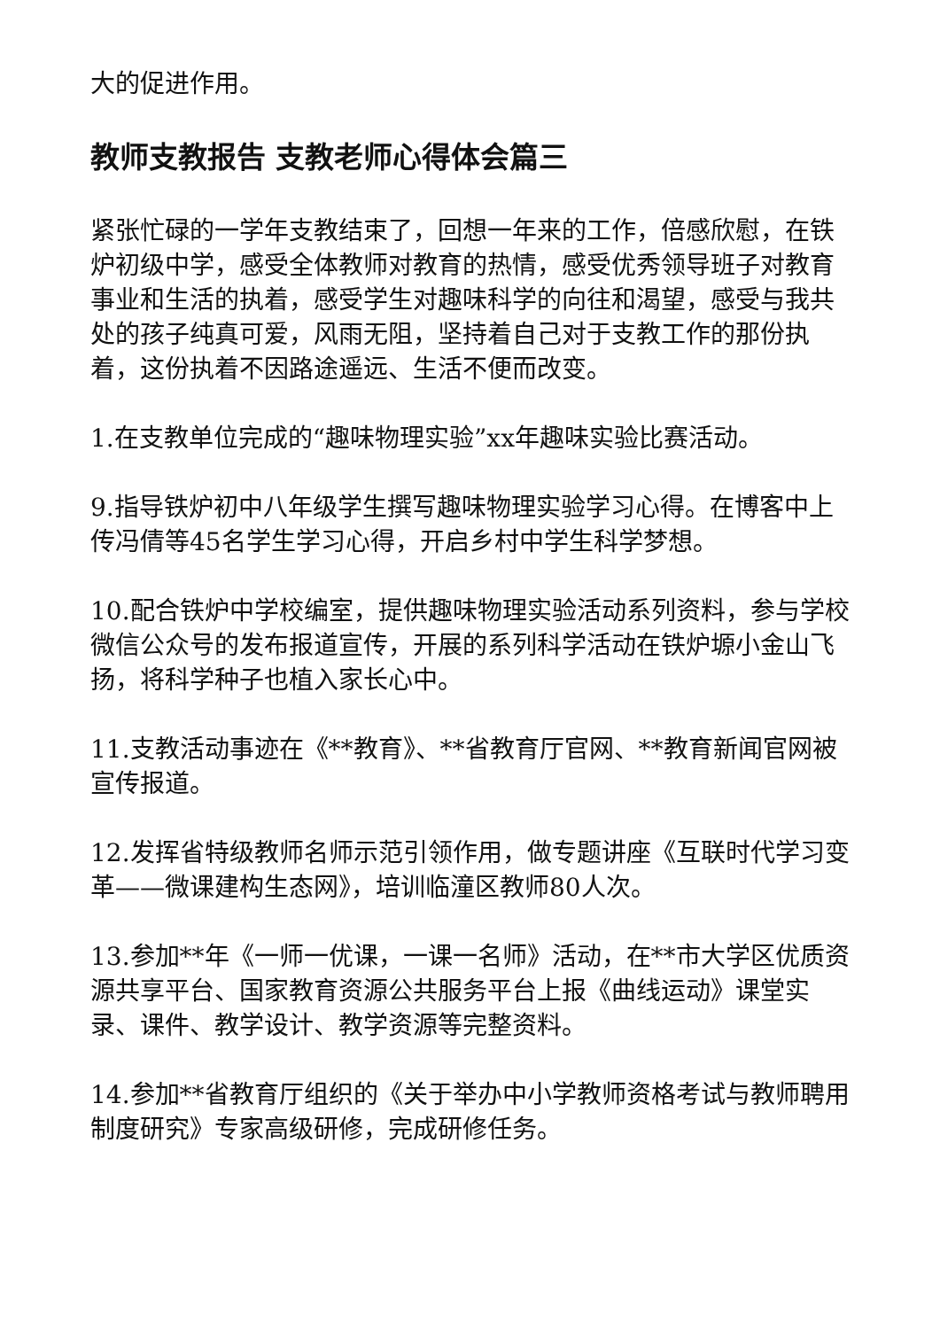大的促进作用。
教师支教报告 支教老师心得体会篇三
紧张忙碌的一学年支教结束了，回想一年来的工作，倍感欣慰，在铁炉初级中学，感受全体教师对教育的热情，感受优秀领导班子对教育事业和生活的执着，感受学生对趣味科学的向往和渴望，感受与我共处的孩子纯真可爱，风雨无阻，坚持着自己对于支教工作的那份执着，这份执着不因路途遥远、生活不便而改变。
1.在支教单位完成的“趣味物理实验”xx年趣味实验比赛活动。
9.指导铁炉初中八年级学生撰写趣味物理实验学习心得。在博客中上传冯倩等45名学生学习心得，开启乡村中学生科学梦想。
10.配合铁炉中学校编室，提供趣味物理实验活动系列资料，参与学校微信公众号的发布报道宣传，开展的系列科学活动在铁炉塬小金山飞扬，将科学种子也植入家长心中。
11.支教活动事迹在《**教育》、**省教育厅官网、**教育新闻官网被宣传报道。
12.发挥省特级教师名师示范引领作用，做专题讲座《互联时代学习变革——微课建构生态网》，培训临潼区教师80人次。
13.参加**年《一师一优课，一课一名师》活动，在**市大学区优质资源共享平台、国家教育资源公共服务平台上报《曲线运动》课堂实录、课件、教学设计、教学资源等完整资料。
14.参加**省教育厅组织的《关于举办中小学教师资格考试与教师聘用制度研究》专家高级研修，完成研修任务。